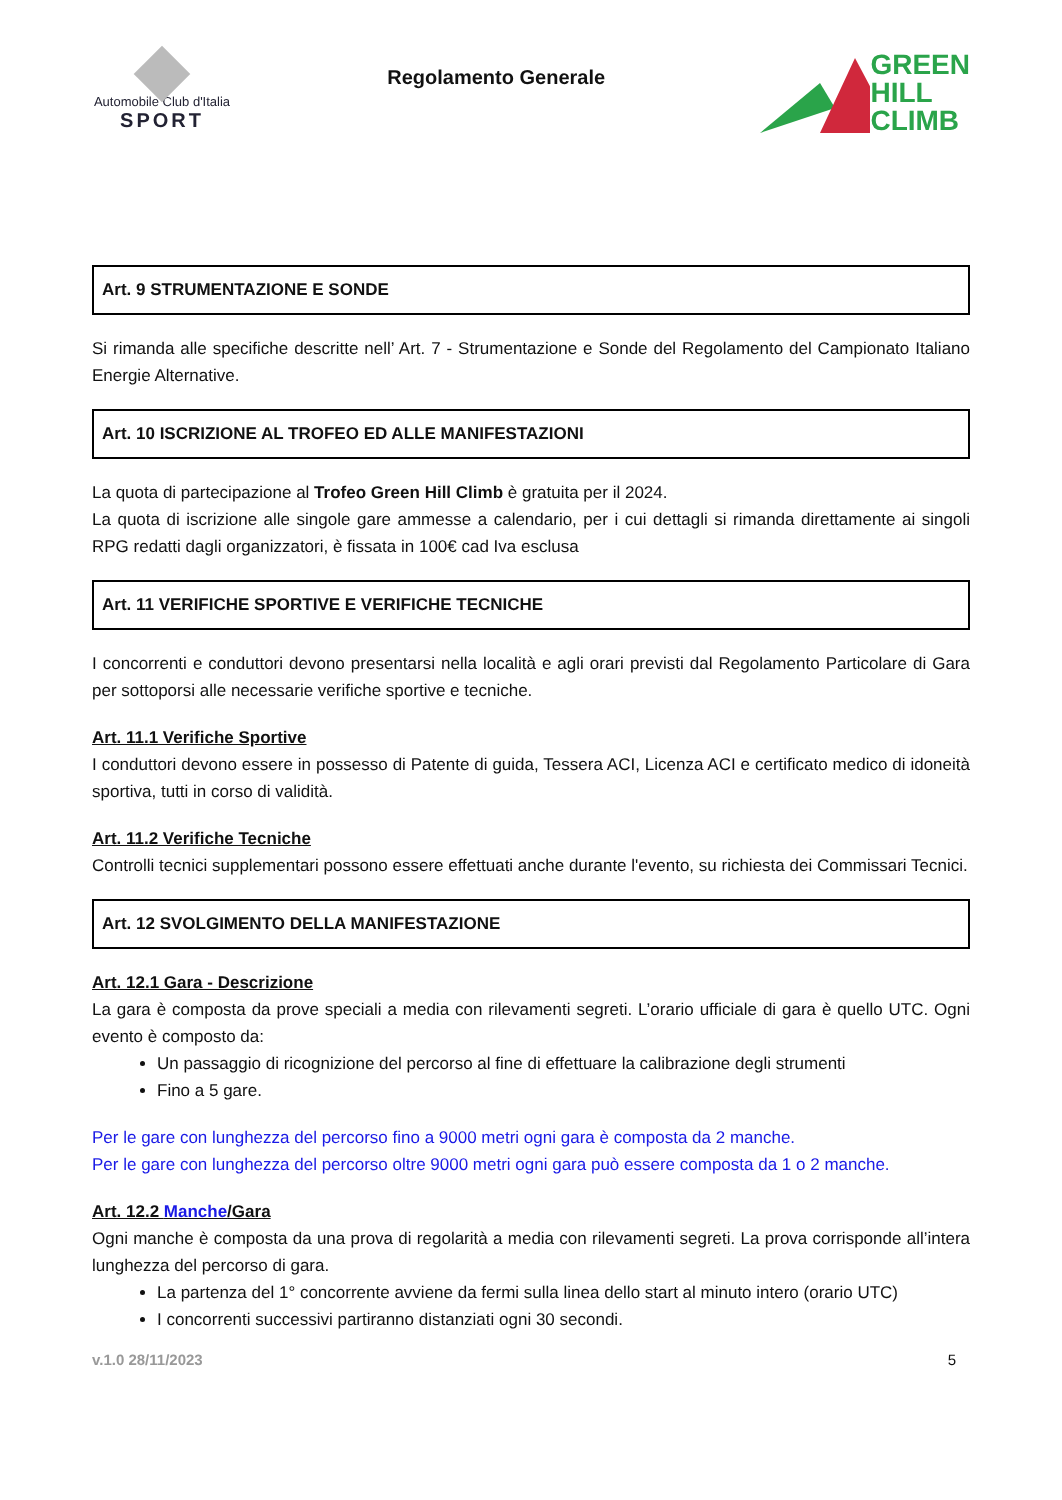Automobile Club d'Italia
SPORT
Regolamento Generale
GREEN
HILL
CLIMB
Art. 9 STRUMENTAZIONE E SONDE
Si rimanda alle specifiche descritte nell’ Art. 7 - Strumentazione e Sonde del Regolamento del Campionato Italiano Energie Alternative.
Art. 10 ISCRIZIONE AL TROFEO ED ALLE MANIFESTAZIONI
La quota di partecipazione al Trofeo Green Hill Climb è gratuita per il 2024.
La quota di iscrizione alle singole gare ammesse a calendario, per i cui dettagli si rimanda direttamente ai singoli RPG redatti dagli organizzatori, è fissata in 100€ cad Iva esclusa
Art. 11 VERIFICHE SPORTIVE E VERIFICHE TECNICHE
I concorrenti e conduttori devono presentarsi nella località e agli orari previsti dal Regolamento Particolare di Gara per sottoporsi alle necessarie verifiche sportive e tecniche.
Art. 11.1 Verifiche Sportive
I conduttori devono essere in possesso di Patente di guida, Tessera ACI, Licenza ACI e certificato medico di idoneità sportiva, tutti in corso di validità.
Art. 11.2 Verifiche Tecniche
Controlli tecnici supplementari possono essere effettuati anche durante l'evento, su richiesta dei Commissari Tecnici.
Art. 12 SVOLGIMENTO DELLA MANIFESTAZIONE
Art. 12.1 Gara - Descrizione
La gara è composta da prove speciali a media con rilevamenti segreti. L’orario ufficiale di gara è quello UTC. Ogni evento è composto da:
Un passaggio di ricognizione del percorso al fine di effettuare la calibrazione degli strumenti
Fino a 5 gare.
Per le gare con lunghezza del percorso fino a 9000 metri ogni gara è composta da 2 manche.
Per le gare con lunghezza del percorso oltre 9000 metri ogni gara può essere composta da 1 o 2 manche.
Art. 12.2 Manche/Gara
Ogni manche è composta da una prova di regolarità a media con rilevamenti segreti. La prova corrisponde all’intera lunghezza del percorso di gara.
La partenza del 1° concorrente avviene da fermi sulla linea dello start al minuto intero (orario UTC)
I concorrenti successivi partiranno distanziati ogni 30 secondi.
v.1.0 28/11/2023 5